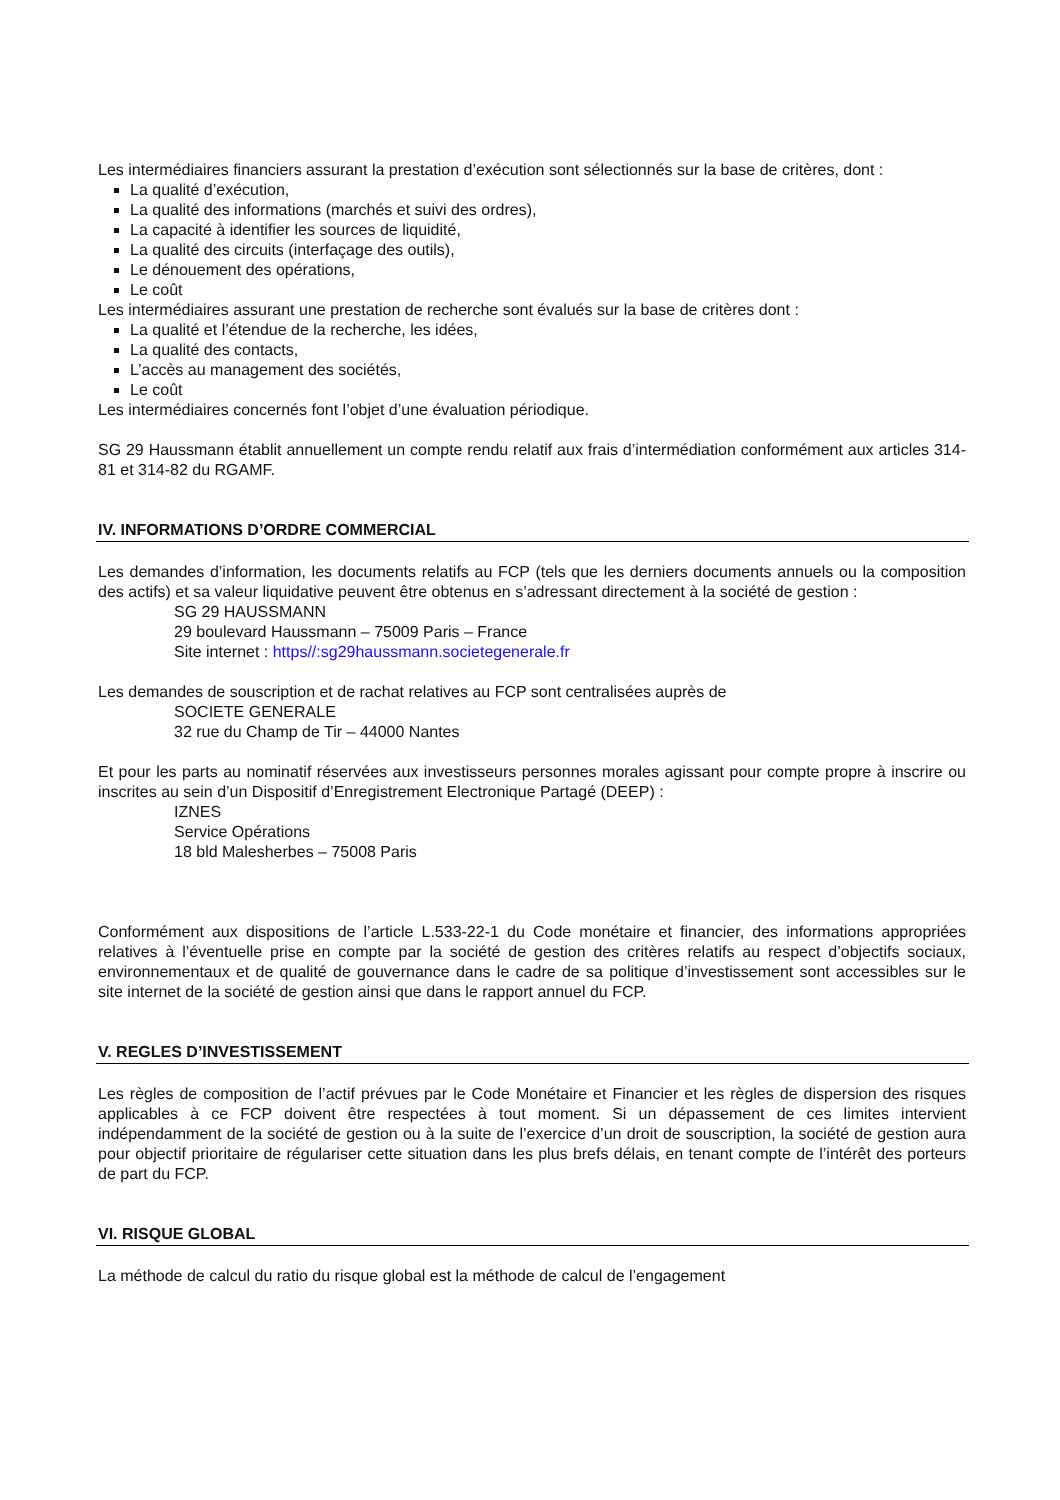Les intermédiaires financiers assurant la prestation d’exécution sont sélectionnés sur la base de critères, dont :
La qualité d’exécution,
La qualité des informations (marchés et suivi des ordres),
La capacité à identifier les sources de liquidité,
La qualité des circuits (interfaçage des outils),
Le dénouement des opérations,
Le coût
Les intermédiaires assurant une prestation de recherche sont évalués sur la base de critères dont :
La qualité et l’étendue de la recherche, les idées,
La qualité des contacts,
L’accès au management des sociétés,
Le coût
Les intermédiaires concernés font l’objet d’une évaluation périodique.
SG 29 Haussmann établit annuellement un compte rendu relatif aux frais d’intermédiation conformément aux articles 314-81 et 314-82 du RGAMF.
IV. INFORMATIONS D’ORDRE COMMERCIAL
Les demandes d’information, les documents relatifs au FCP (tels que les derniers documents annuels ou la composition des actifs) et sa valeur liquidative peuvent être obtenus en s’adressant directement à la société de gestion :
SG 29 HAUSSMANN
29 boulevard Haussmann – 75009 Paris – France
Site internet : https//:sg29haussmann.societegenerale.fr
Les demandes de souscription et de rachat relatives au FCP sont centralisées auprès de
SOCIETE GENERALE
32 rue du Champ de Tir – 44000 Nantes
Et pour les parts au nominatif réservées aux investisseurs personnes morales agissant pour compte propre à inscrire ou inscrites au sein d’un Dispositif d’Enregistrement Electronique Partagé (DEEP) :
IZNES
Service Opérations
18 bld Malesherbes – 75008 Paris
Conformément aux dispositions de l’article L.533-22-1 du Code monétaire et financier, des informations appropriées relatives à l’éventuelle prise en compte par la société de gestion des critères relatifs au respect d’objectifs sociaux, environnementaux et de qualité de gouvernance dans le cadre de sa politique d’investissement sont accessibles sur le site internet de la société de gestion ainsi que dans le rapport annuel du FCP.
V. REGLES D’INVESTISSEMENT
Les règles de composition de l’actif prévues par le Code Monétaire et Financier et les règles de dispersion des risques applicables à ce FCP doivent être respectées à tout moment. Si un dépassement de ces limites intervient indépendamment de la société de gestion ou à la suite de l’exercice d’un droit de souscription, la société de gestion aura pour objectif prioritaire de régulariser cette situation dans les plus brefs délais, en tenant compte de l’intérêt des porteurs de part du FCP.
VI. RISQUE GLOBAL
La méthode de calcul du ratio du risque global est la méthode de calcul de l’engagement